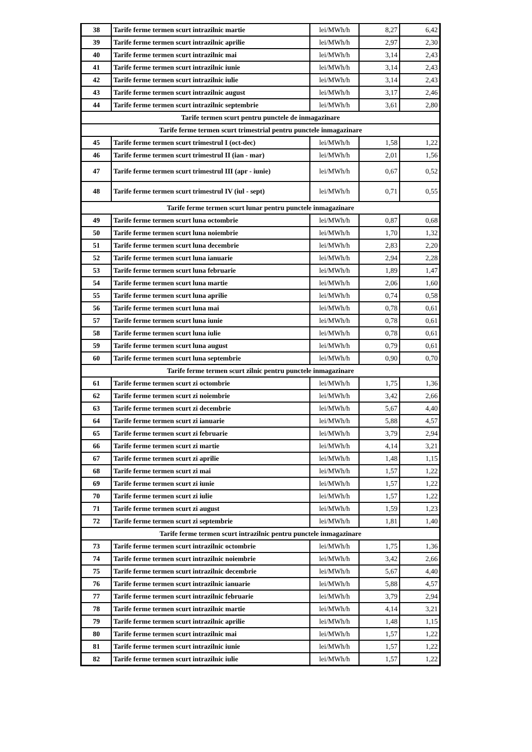| 38 | Tarife ferme termen scurt intrazilnic martie | lei/MWh/h | 8,27 | 6,42 |
| 39 | Tarife ferme termen scurt intrazilnic aprilie | lei/MWh/h | 2,97 | 2,30 |
| 40 | Tarife ferme termen scurt intrazilnic mai | lei/MWh/h | 3,14 | 2,43 |
| 41 | Tarife ferme termen scurt intrazilnic iunie | lei/MWh/h | 3,14 | 2,43 |
| 42 | Tarife ferme termen scurt intrazilnic iulie | lei/MWh/h | 3,14 | 2,43 |
| 43 | Tarife ferme termen scurt intrazilnic august | lei/MWh/h | 3,17 | 2,46 |
| 44 | Tarife ferme termen scurt intrazilnic septembrie | lei/MWh/h | 3,61 | 2,80 |
| Tarife termen scurt pentru punctele de inmagazinare | | | | |
| Tarife ferme termen scurt trimestrial pentru punctele inmagazinare | | | | |
| 45 | Tarife ferme termen scurt trimestrul I (oct-dec) | lei/MWh/h | 1,58 | 1,22 |
| 46 | Tarife ferme termen scurt trimestrul II (ian - mar) | lei/MWh/h | 2,01 | 1,56 |
| 47 | Tarife ferme termen scurt trimestrul III (apr - iunie) | lei/MWh/h | 0,67 | 0,52 |
| 48 | Tarife ferme termen scurt trimestrul IV (iul - sept) | lei/MWh/h | 0,71 | 0,55 |
| Tarife ferme termen scurt lunar pentru punctele inmagazinare | | | | |
| 49 | Tarife ferme termen scurt luna octombrie | lei/MWh/h | 0,87 | 0,68 |
| 50 | Tarife ferme termen scurt luna noiembrie | lei/MWh/h | 1,70 | 1,32 |
| 51 | Tarife ferme termen scurt luna decembrie | lei/MWh/h | 2,83 | 2,20 |
| 52 | Tarife ferme termen scurt luna ianuarie | lei/MWh/h | 2,94 | 2,28 |
| 53 | Tarife ferme termen scurt luna februarie | lei/MWh/h | 1,89 | 1,47 |
| 54 | Tarife ferme termen scurt luna martie | lei/MWh/h | 2,06 | 1,60 |
| 55 | Tarife ferme termen scurt luna aprilie | lei/MWh/h | 0,74 | 0,58 |
| 56 | Tarife ferme termen scurt luna mai | lei/MWh/h | 0,78 | 0,61 |
| 57 | Tarife ferme termen scurt luna iunie | lei/MWh/h | 0,78 | 0,61 |
| 58 | Tarife ferme termen scurt luna iulie | lei/MWh/h | 0,78 | 0,61 |
| 59 | Tarife ferme termen scurt luna august | lei/MWh/h | 0,79 | 0,61 |
| 60 | Tarife ferme termen scurt luna septembrie | lei/MWh/h | 0,90 | 0,70 |
| Tarife ferme termen scurt zilnic pentru punctele inmagazinare | | | | |
| 61 | Tarife ferme termen scurt zi octombrie | lei/MWh/h | 1,75 | 1,36 |
| 62 | Tarife ferme termen scurt zi noiembrie | lei/MWh/h | 3,42 | 2,66 |
| 63 | Tarife ferme termen scurt zi decembrie | lei/MWh/h | 5,67 | 4,40 |
| 64 | Tarife ferme termen scurt zi ianuarie | lei/MWh/h | 5,88 | 4,57 |
| 65 | Tarife ferme termen scurt zi februarie | lei/MWh/h | 3,79 | 2,94 |
| 66 | Tarife ferme termen scurt zi martie | lei/MWh/h | 4,14 | 3,21 |
| 67 | Tarife ferme termen scurt zi aprilie | lei/MWh/h | 1,48 | 1,15 |
| 68 | Tarife ferme termen scurt zi mai | lei/MWh/h | 1,57 | 1,22 |
| 69 | Tarife ferme termen scurt zi iunie | lei/MWh/h | 1,57 | 1,22 |
| 70 | Tarife ferme termen scurt zi iulie | lei/MWh/h | 1,57 | 1,22 |
| 71 | Tarife ferme termen scurt zi august | lei/MWh/h | 1,59 | 1,23 |
| 72 | Tarife ferme termen scurt zi septembrie | lei/MWh/h | 1,81 | 1,40 |
| Tarife ferme termen scurt intrazilnic pentru punctele inmagazinare | | | | |
| 73 | Tarife ferme termen scurt intrazilnic octombrie | lei/MWh/h | 1,75 | 1,36 |
| 74 | Tarife ferme termen scurt intrazilnic noiembrie | lei/MWh/h | 3,42 | 2,66 |
| 75 | Tarife ferme termen scurt intrazilnic decembrie | lei/MWh/h | 5,67 | 4,40 |
| 76 | Tarife ferme termen scurt intrazilnic ianuarie | lei/MWh/h | 5,88 | 4,57 |
| 77 | Tarife ferme termen scurt intrazilnic februarie | lei/MWh/h | 3,79 | 2,94 |
| 78 | Tarife ferme termen scurt intrazilnic martie | lei/MWh/h | 4,14 | 3,21 |
| 79 | Tarife ferme termen scurt intrazilnic aprilie | lei/MWh/h | 1,48 | 1,15 |
| 80 | Tarife ferme termen scurt intrazilnic mai | lei/MWh/h | 1,57 | 1,22 |
| 81 | Tarife ferme termen scurt intrazilnic iunie | lei/MWh/h | 1,57 | 1,22 |
| 82 | Tarife ferme termen scurt intrazilnic iulie | lei/MWh/h | 1,57 | 1,22 |